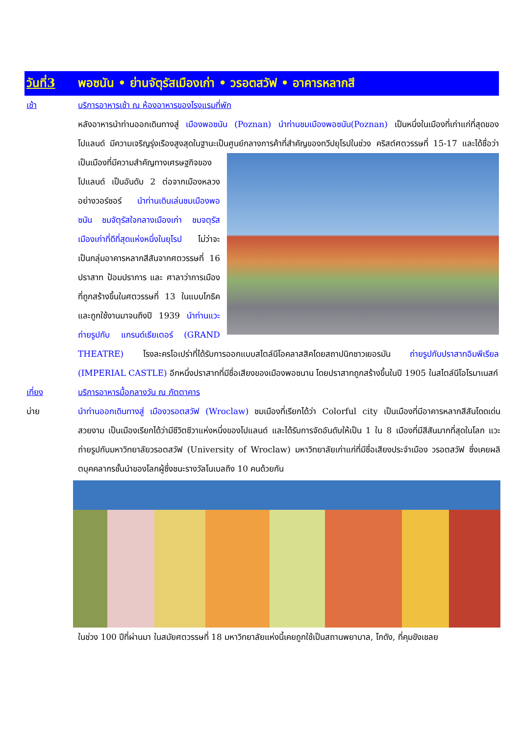วันที่3 พอซนัน • ย่านจัตุรัสเมืองเก่า • วรอตสวัฟ • อาคารหลากสี
เช้า บริการอาหารเช้า ณ ห้องอาหารของโรงแรมที่พัก
หลังอาหารนำท่านออกเดินทางสู่ เมืองพอซนัน (Poznan) นำท่านชมเมืองพอซนัน(Poznan) เป็นหนึ่งในเมืองที่เก่าแก่ที่สุดของโปแลนด์ มีความเจริญรุ่งเรืองสูงสุดในฐานะเป็นศูนย์กลางการค้าที่สำคัญของทวีปยุโรปในช่วง
คริสต์ศตวรรษที่ 15-17 และได้ชื่อว่าเป็นเมืองที่มีความสำคัญทางเศรษฐกิจของโปแลนด์ เป็นอันดับ 2 ต่อจากเมืองหลวงอย่างวอร์ซอร์ นำท่านเดินเล่นชมเมืองพอซนัน ชมจัตุรัสใจกลางเมืองเก่า ชมจตุรัสเมืองเก่าที่ดีที่สุดแห่งหนึ่งในยุโรป ไม่ว่าจะเป็นกลุ่มอาคารหลากสีสันจากศตวรรษที่ 16 ปราสาท ป้อมปราการ และ ศาลาว่าการเมืองที่ถูกสร้างขึ้นในศตวรรษที่ 13 ในแบบโกธิค และถูกใช้งานมาจนถึงปี 1939 นำท่านแวะถ่ายรูปกับ แกรนด์เธียเตอร์ (GRAND THEATRE) โรงละครโอเปร่าที่ได้รับการออกแบบสไตล์นีโอคลาสสิคโดยสถาปนิกชาวเยอรมัน ถ่ายรูปกับปราสาทอิมพีเรียล (IMPERIAL CASTLE) อีกหนึ่งปราสาทที่มีชื่อเสียงของเมืองพอซนาน โดยปราสาทถูกสร้างขึ้นในปี 1905 ในสไตล์นีโอโรมาเนสก์
เที่ยง บริการอาหารมื้อกลางวัน ณ ภัตตาคาร
บ่าย นำท่านออกเดินทางสู่ เมืองวรอตสวัฟ (Wroclaw) ชมเมืองที่เรียกได้ว่า Colorful city เป็นเมืองที่มีอาคารหลากสีสันโดดเด่นสวยงาม เป็นเมืองเรียกได้ว่ามีชีวิตชีวาแห่งหนึ่งของโปแลนด์ และได้รับการจัดอันดับให้เป็น 1 ใน 8 เมืองที่มีสีสันมากที่สุดในโลก แวะถ่ายรูปกับมหาวิทยาลัยวรอตสวัฟ (University of Wroclaw) มหาวิทยาลัยเก่าแก่ที่มีชื่อเสียงประจำเมือง วรอตสวัฟ ซึ่งเคยผลิตบุคคลากรชั้นนำของโลกผู้ซึ่งชนะรางวัลโนเบลถึง 10 คนด้วยกัน
ในช่วง 100 ปีที่ผ่านมา ในสมัยศตวรรษที่ 18 มหาวิทยาลัยแห่งนี้เคยถูกใช้เป็นสถานพยาบาล, โกดัง, ที่คุมขังเชลย